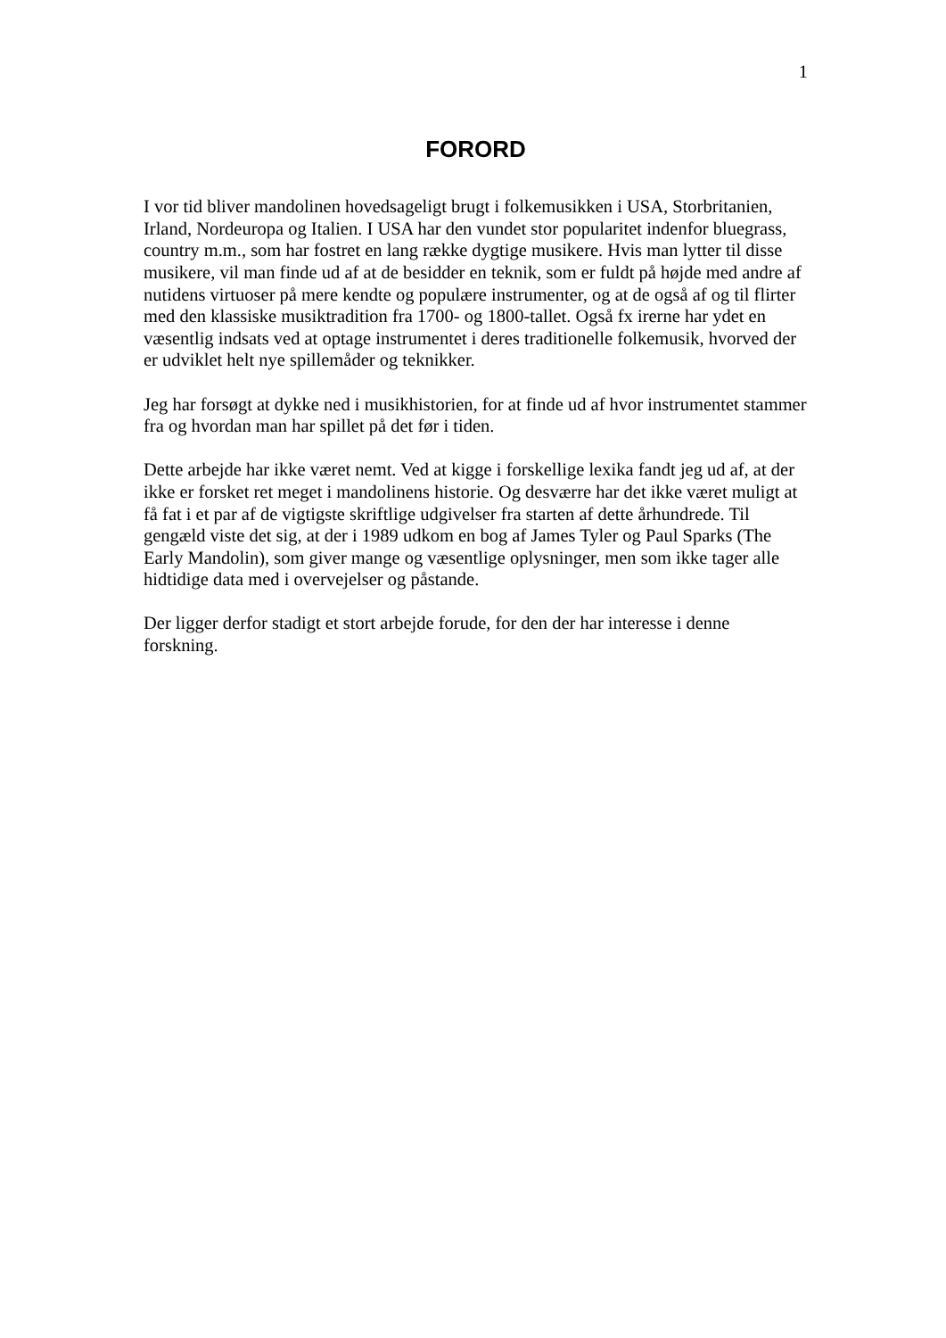1
FORORD
I vor tid bliver mandolinen hovedsageligt brugt i folkemusikken i USA, Storbritanien, Irland, Nordeuropa og Italien. I USA har den vundet stor popularitet indenfor bluegrass, country m.m., som har fostret en lang række dygtige musikere. Hvis man lytter til disse musikere, vil man finde ud af at de besidder en teknik, som er fuldt på højde med andre af nutidens virtuoser på mere kendte og populære instrumenter, og at de også af og til flirter med den klassiske musiktradition fra 1700- og 1800-tallet. Også fx irerne har ydet en væsentlig indsats ved at optage instrumentet i deres traditionelle folkemusik, hvorved der er udviklet helt nye spillemåder og teknikker.
Jeg har forsøgt at dykke ned i musikhistorien, for at finde ud af hvor instrumentet stammer fra og hvordan man har spillet på det før i tiden.
Dette arbejde har ikke været nemt. Ved at kigge i forskellige lexika fandt jeg ud af, at der ikke er forsket ret meget i mandolinens historie. Og desværre har det ikke været muligt at få fat i et par af de vigtigste skriftlige udgivelser fra starten af dette århundrede. Til gengæld viste det sig, at der i 1989 udkom en bog af James Tyler og Paul Sparks (The Early Mandolin), som giver mange og væsentlige oplysninger, men som ikke tager alle hidtidige data med i overvejelser og påstande.
Der ligger derfor stadigt et stort arbejde forude, for den der har interesse i denne forskning.